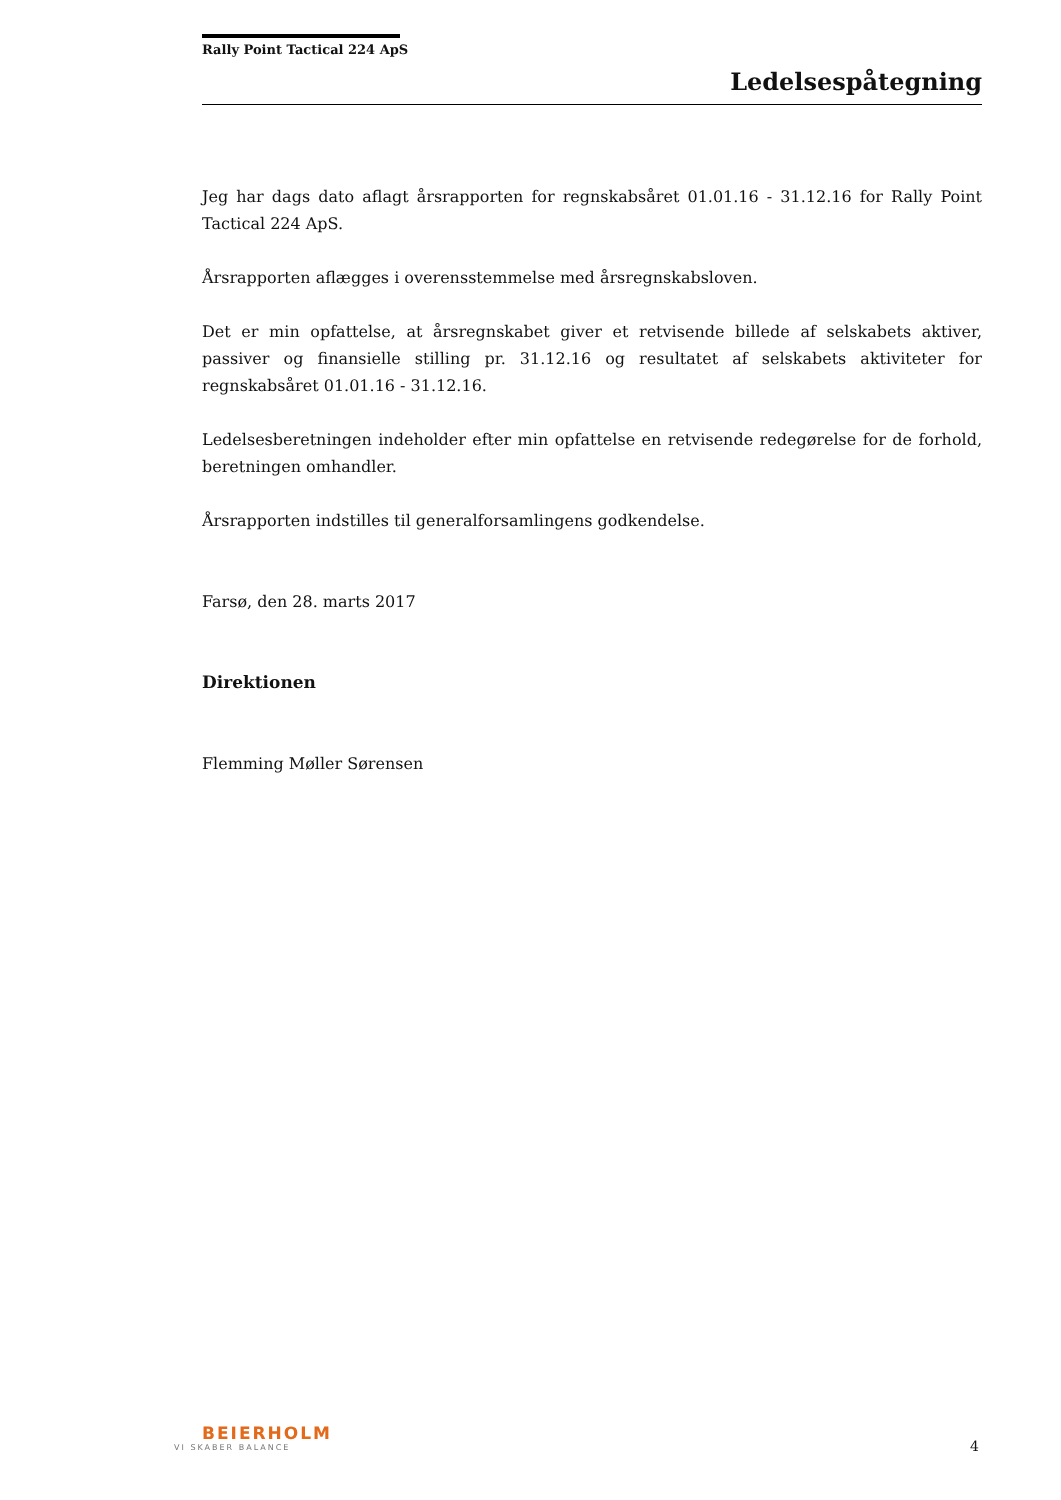Rally Point Tactical 224 ApS
Ledelsespåtegning
Jeg har dags dato aflagt årsrapporten for regnskabsåret 01.01.16 - 31.12.16 for Rally Point Tactical 224 ApS.
Årsrapporten aflægges i overensstemmelse med årsregnskabsloven.
Det er min opfattelse, at årsregnskabet giver et retvisende billede af selskabets aktiver, passiver og finansielle stilling pr. 31.12.16 og resultatet af selskabets aktiviteter for regnskabsåret 01.01.16 - 31.12.16.
Ledelsesberetningen indeholder efter min opfattelse en retvisende redegørelse for de forhold, beretningen omhandler.
Årsrapporten indstilles til generalforsamlingens godkendelse.
Farsø, den 28. marts 2017
Direktionen
Flemming Møller Sørensen
BEIERHOLM
VI SKABER BALANCE
4